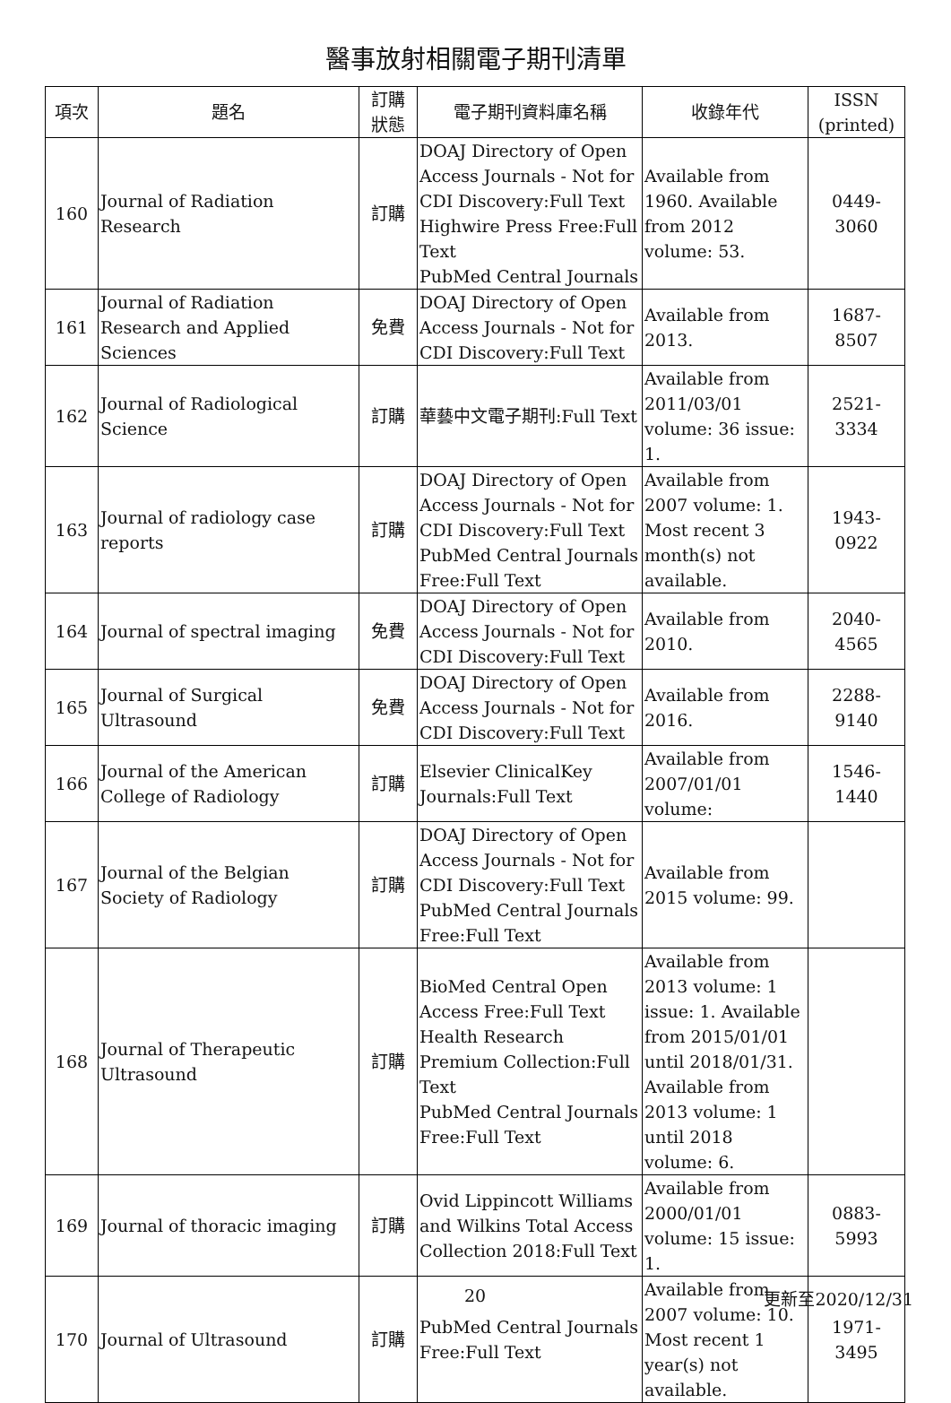醫事放射相關電子期刊清單
| 項次 | 題名 | 訂購 狀態 | 電子期刊資料庫名稱 | 收錄年代 | ISSN (printed) |
| --- | --- | --- | --- | --- | --- |
| 160 | Journal of Radiation Research | 訂購 | DOAJ Directory of Open Access Journals - Not for CDI Discovery:Full Text Highwire Press Free:Full Text PubMed Central Journals | Available from 1960. Available from 2012 volume: 53. | 0449-3060 |
| 161 | Journal of Radiation Research and Applied Sciences | 免費 | DOAJ Directory of Open Access Journals - Not for CDI Discovery:Full Text | Available from 2013. | 1687-8507 |
| 162 | Journal of Radiological Science | 訂購 | 華藝中文電子期刊:Full Text | Available from 2011/03/01 volume: 36 issue: 1. | 2521-3334 |
| 163 | Journal of radiology case reports | 訂購 | DOAJ Directory of Open Access Journals - Not for CDI Discovery:Full Text PubMed Central Journals Free:Full Text | Available from 2007 volume: 1. Most recent 3 month(s) not available. | 1943-0922 |
| 164 | Journal of spectral imaging | 免費 | DOAJ Directory of Open Access Journals - Not for CDI Discovery:Full Text | Available from 2010. | 2040-4565 |
| 165 | Journal of Surgical Ultrasound | 免費 | DOAJ Directory of Open Access Journals - Not for CDI Discovery:Full Text | Available from 2016. | 2288-9140 |
| 166 | Journal of the American College of Radiology | 訂購 | Elsevier ClinicalKey Journals:Full Text | Available from 2007/01/01 volume: | 1546-1440 |
| 167 | Journal of the Belgian Society of Radiology | 訂購 | DOAJ Directory of Open Access Journals - Not for CDI Discovery:Full Text PubMed Central Journals Free:Full Text | Available from 2015 volume: 99. | |
| 168 | Journal of Therapeutic Ultrasound | 訂購 | BioMed Central Open Access Free:Full Text Health Research Premium Collection:Full Text PubMed Central Journals Free:Full Text | Available from 2013 volume: 1 issue: 1. Available from 2015/01/01 until 2018/01/31. Available from 2013 volume: 1 until 2018 volume: 6. | |
| 169 | Journal of thoracic imaging | 訂購 | Ovid Lippincott Williams and Wilkins Total Access Collection 2018:Full Text | Available from 2000/01/01 volume: 15 issue: 1. | 0883-5993 |
| 170 | Journal of Ultrasound | 訂購 | PubMed Central Journals Free:Full Text | Available from 2007 volume: 10. Most recent 1 year(s) not available. | 1971-3495 |
20 更新至2020/12/31